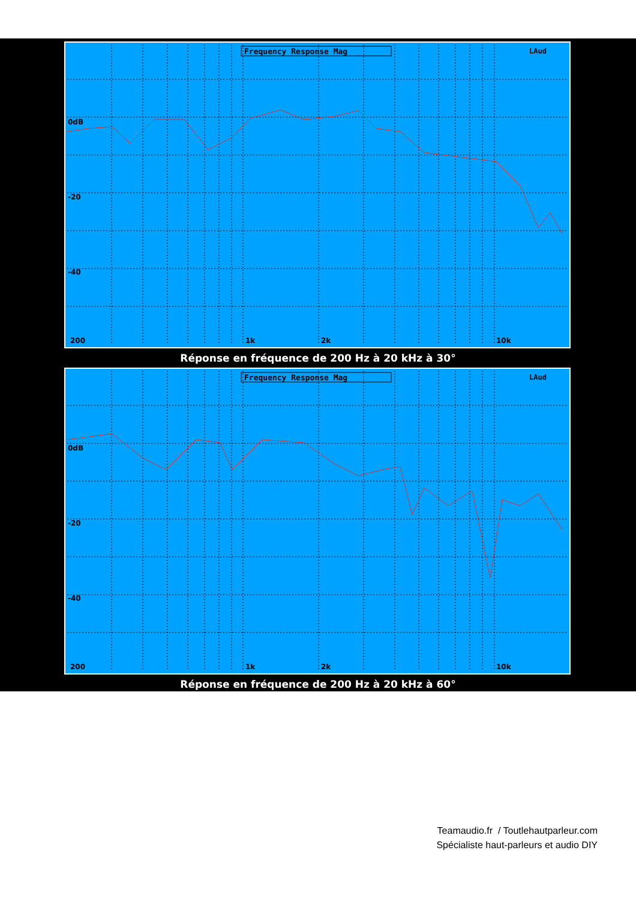Frequency Response Mag
LAud
0dB
-20
-40
200
1k
2k
10k
Réponse en fréquence de 200 Hz à 20 kHz à 30°
Frequency Response Mag
LAud
0dB
-20
-40
200
1k
2k
10k
Réponse en fréquence de 200 Hz à 20 kHz à 60°
Teamaudio.fr / Toutlehautparleur.com
Spécialiste haut-parleurs et audio DIY